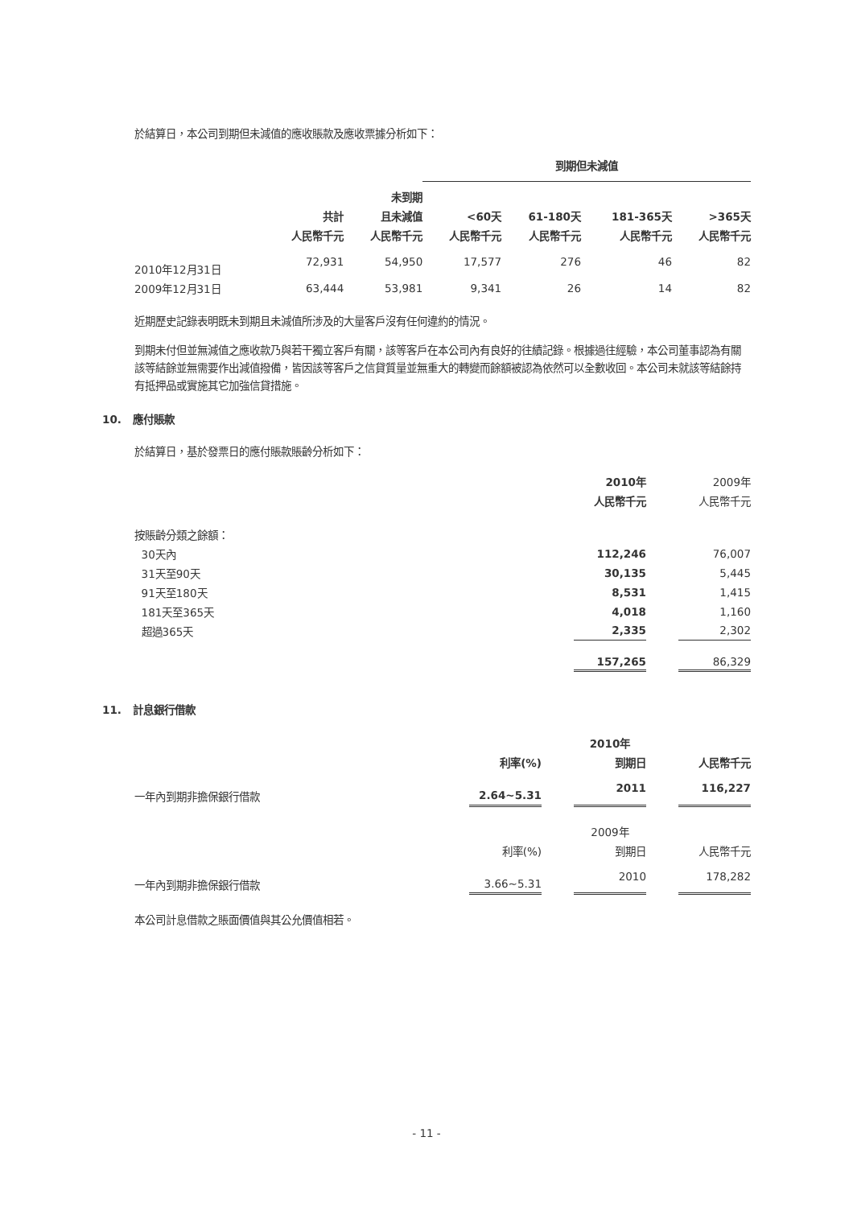於結算日，本公司到期但未減值的應收賬款及應收票據分析如下：
| | | | 到期但未減值 | | | |
| --- | --- | --- | --- | --- | --- | --- |
| | | 未到期 | | | | |
| | 共計 | 且未減值 | <60天 | 61-180天 | 181-365天 | >365天 |
| | 人民幣千元 | 人民幣千元 | 人民幣千元 | 人民幣千元 | 人民幣千元 | 人民幣千元 |
| 2010年12月31日 | 72,931 | 54,950 | 17,577 | 276 | 46 | 82 |
| 2009年12月31日 | 63,444 | 53,981 | 9,341 | 26 | 14 | 82 |
近期歷史記錄表明既未到期且未減值所涉及的大量客戶沒有任何違約的情況。
到期未付但並無減值之應收款乃與若干獨立客戶有關，該等客戶在本公司內有良好的往績記錄。根據過往經驗，本公司董事認為有關該等結餘並無需要作出減值撥備，皆因該等客戶之信貸質量並無重大的轉變而餘額被認為依然可以全數收回。本公司未就該等結餘持有抵押品或實施其它加強信貸措施。
10. 應付賬款
於結算日，基於發票日的應付賬款賬齡分析如下：
| | 2010年 | | 2009年 |
| --- | --- | --- | --- |
| | 人民幣千元 | | 人民幣千元 |
| 按賬齡分類之餘額： | | | |
| 30天內 | 112,246 | | 76,007 |
| 31天至90天 | 30,135 | | 5,445 |
| 91天至180天 | 8,531 | | 1,415 |
| 181天至365天 | 4,018 | | 1,160 |
| 超過365天 | 2,335 | | 2,302 |
| | 157,265 | | 86,329 |
11. 計息銀行借款
| | | | 2010年 | | |
| --- | --- | --- | --- | --- | --- |
| | 利率(%) | | 到期日 | | 人民幣千元 |
| 一年內到期非擔保銀行借款 | 2.64~5.31 | | 2011 | | 116,227 |
| | | | 2009年 | | |
| | 利率(%) | | 到期日 | | 人民幣千元 |
| 一年內到期非擔保銀行借款 | 3.66~5.31 | | 2010 | | 178,282 |
本公司計息借款之賬面價值與其公允價值相若。
- 11 -